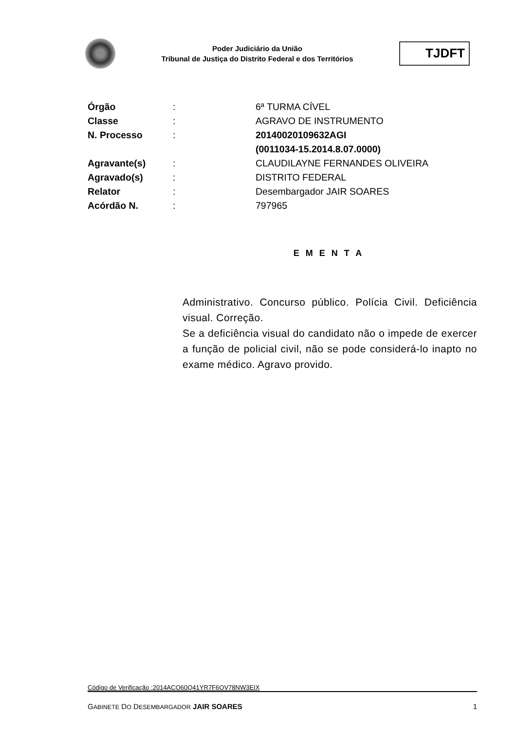Poder Judiciário da União
Tribunal de Justiça do Distrito Federal e dos Territórios
TJDFT
| Órgão | : | 6ª TURMA CÍVEL |
| Classe | : | AGRAVO DE INSTRUMENTO |
| N. Processo | : | 20140020109632AGI (0011034-15.2014.8.07.0000) |
| Agravante(s) | : | CLAUDILAYNE FERNANDES OLIVEIRA |
| Agravado(s) | : | DISTRITO FEDERAL |
| Relator | : | Desembargador JAIR SOARES |
| Acórdão N. | : | 797965 |
E M E N T A
Administrativo. Concurso público. Polícia Civil. Deficiência visual. Correção.
Se a deficiência visual do candidato não o impede de exercer a função de policial civil, não se pode considerá-lo inapto no exame médico. Agravo provido.
Código de Verificação :2014ACO60Q41YR7F6OV78NW3EIX
GABINETE DO DESEMBARGADOR JAIR SOARES 1